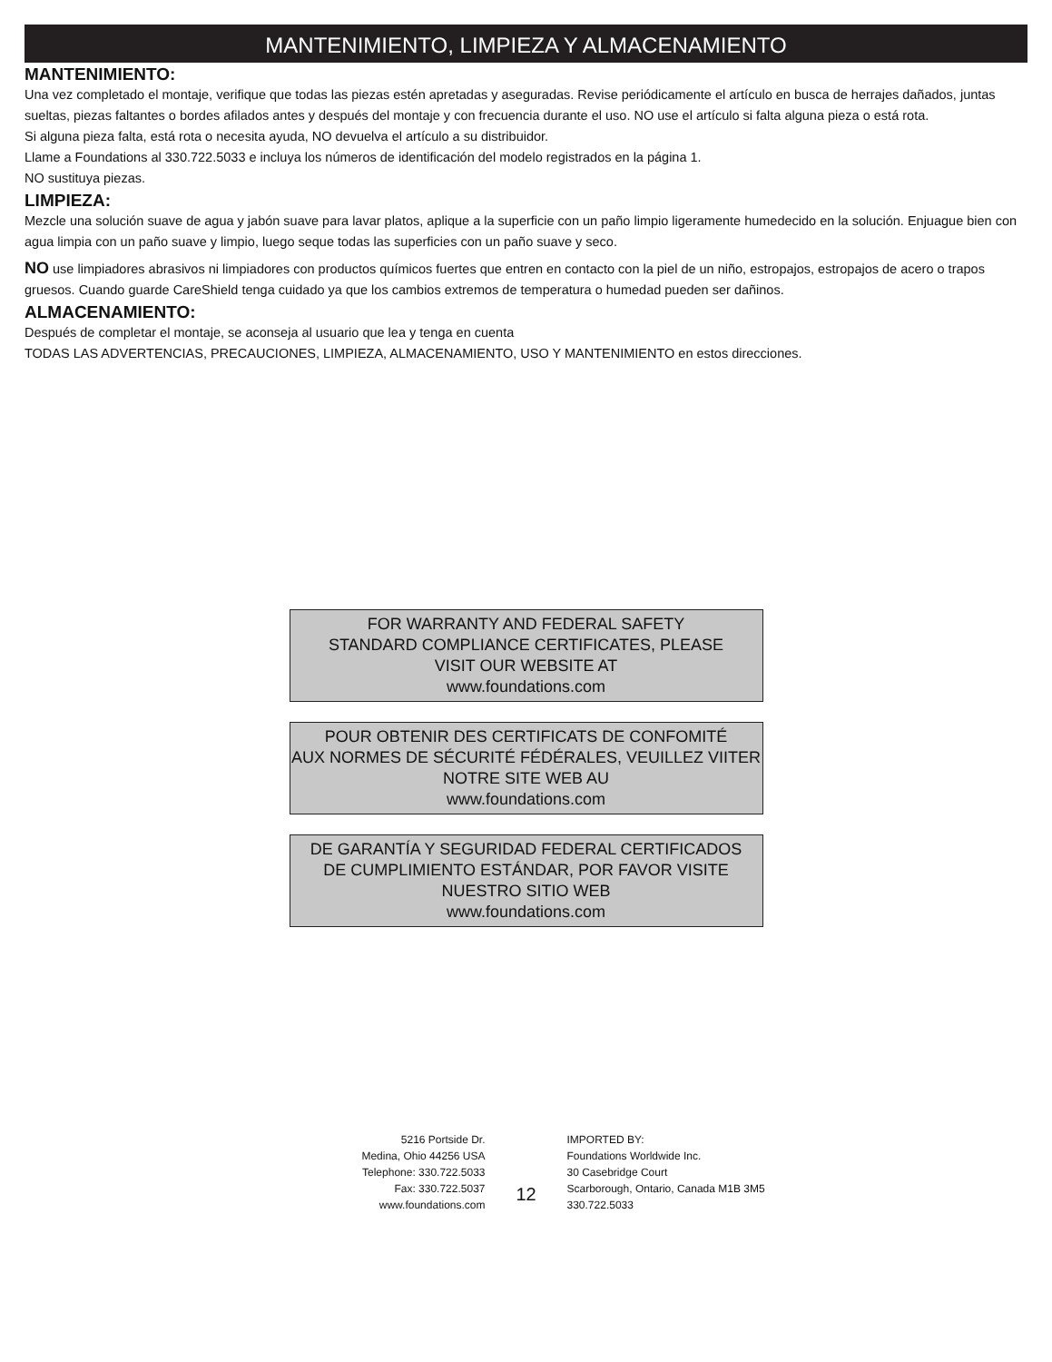MANTENIMIENTO, LIMPIEZA Y ALMACENAMIENTO
MANTENIMIENTO:
Una vez completado el montaje, verifique que todas las piezas estén apretadas y aseguradas. Revise periódicamente el artículo en busca de herrajes dañados, juntas sueltas, piezas faltantes o bordes afilados antes y después del montaje y con frecuencia durante el uso. NO use el artículo si falta alguna pieza o está rota.
Si alguna pieza falta, está rota o necesita ayuda, NO devuelva el artículo a su distribuidor.
Llame a Foundations al 330.722.5033 e incluya los números de identificación del modelo registrados en la página 1.
NO sustituya piezas.
LIMPIEZA:
Mezcle una solución suave de agua y jabón suave para lavar platos, aplique a la superficie con un paño limpio ligeramente humedecido en la solución. Enjuague bien con agua limpia con un paño suave y limpio, luego seque todas las superficies con un paño suave y seco.
NO use limpiadores abrasivos ni limpiadores con productos químicos fuertes que entren en contacto con la piel de un niño, estropajos, estropajos de acero o trapos gruesos. Cuando guarde CareShield tenga cuidado ya que los cambios extremos de temperatura o humedad pueden ser dañinos.
ALMACENAMIENTO:
Después de completar el montaje, se aconseja al usuario que lea y tenga en cuenta
TODAS LAS ADVERTENCIAS, PRECAUCIONES, LIMPIEZA, ALMACENAMIENTO, USO Y MANTENIMIENTO en estos direcciones.
FOR WARRANTY AND FEDERAL SAFETY
STANDARD COMPLIANCE CERTIFICATES, PLEASE
VISIT OUR WEBSITE AT
www.foundations.com
POUR OBTENIR DES CERTIFICATS DE CONFOMITÉ
AUX NORMES DE SÉCURITÉ FÉDÉRALES, VEUILLEZ VIITER
NOTRE SITE WEB AU
www.foundations.com
DE GARANTÍA Y SEGURIDAD FEDERAL CERTIFICADOS
DE CUMPLIMIENTO ESTÁNDAR, POR FAVOR VISITE
NUESTRO SITIO WEB
www.foundations.com
5216 Portside Dr.
Medina, Ohio 44256 USA
Telephone: 330.722.5033
Fax: 330.722.5037
www.foundations.com
12
IMPORTED BY:
Foundations Worldwide Inc.
30 Casebridge Court
Scarborough, Ontario, Canada M1B 3M5
330.722.5033